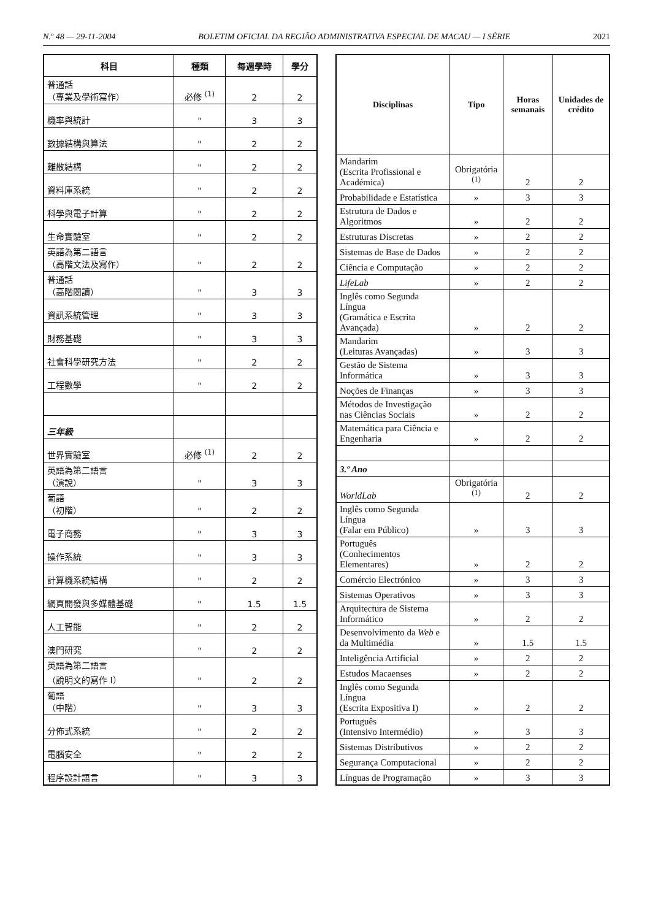N.º 48 — 29-11-2004 BOLETIM OFICIAL DA REGIÃO ADMINISTRATIVA ESPECIAL DE MACAU — I SÉRIE 2021
| 科目 | 種類 | 每週學時 | 學分 |
| --- | --- | --- | --- |
| 普通話 （專業及學術寫作） | 必修 <sup>(1)</sup> | 2 | 2 |
| 機率與統計 | " | 3 | 3 |
| 數據結構與算法 | " | 2 | 2 |
| 離散結構 | " | 2 | 2 |
| 資料庫系統 | " | 2 | 2 |
| 科學與電子計算 | " | 2 | 2 |
| 生命實驗室 | " | 2 | 2 |
| 英語為第二語言 （高階文法及寫作） | " | 2 | 2 |
| 普通話 （高階閱讀） | " | 3 | 3 |
| 資訊系統管理 | " | 3 | 3 |
| 財務基礎 | " | 3 | 3 |
| 社會科學研究方法 | " | 2 | 2 |
| 工程數學 | " | 2 | 2 |
| 三年級 | | | |
| 世界實驗室 | 必修 <sup>(1)</sup> | 2 | 2 |
| 英語為第二語言 （演說） | " | 3 | 3 |
| 葡語 （初階） | " | 2 | 2 |
| 電子商務 | " | 3 | 3 |
| 操作系統 | " | 3 | 3 |
| 計算機系統結構 | " | 2 | 2 |
| 網頁開發與多媒體基礎 | " | 1.5 | 1.5 |
| 人工智能 | " | 2 | 2 |
| 澳門研究 | " | 2 | 2 |
| 英語為第二語言 （說明文的寫作 I） | " | 2 | 2 |
| 葡語 （中階） | " | 3 | 3 |
| 分佈式系統 | " | 2 | 2 |
| 電腦安全 | " | 2 | 2 |
| 程序設計語言 | " | 3 | 3 |
| Disciplinas | Tipo | Horas semanais | Unidades de crédito |
| --- | --- | --- | --- |
| Mandarim (Escrita Profissional e Académica) | Obrigatória <sup>(1)</sup> | 2 | 2 |
| Probabilidade e Estatística | » | 3 | 3 |
| Estrutura de Dados e Algoritmos | » | 2 | 2 |
| Estruturas Discretas | » | 2 | 2 |
| Sistemas de Base de Dados | » | 2 | 2 |
| Ciência e Computação | » | 2 | 2 |
| LifeLab | » | 2 | 2 |
| Inglês como Segunda Língua (Gramática e Escrita Avançada) | » | 2 | 2 |
| Mandarim (Leituras Avançadas) | » | 3 | 3 |
| Gestão de Sistema Informática | » | 3 | 3 |
| Noções de Finanças | » | 3 | 3 |
| Métodos de Investigação nas Ciências Sociais | » | 2 | 2 |
| Matemática para Ciência e Engenharia | » | 2 | 2 |
| 3.º Ano | | | |
| WorldLab | Obrigatória <sup>(1)</sup> | 2 | 2 |
| Inglês como Segunda Língua (Falar em Público) | » | 3 | 3 |
| Português (Conhecimentos Elementares) | » | 2 | 2 |
| Comércio Electrónico | » | 3 | 3 |
| Sistemas Operativos | » | 3 | 3 |
| Arquitectura de Sistema Informático | » | 2 | 2 |
| Desenvolvimento da Web e da Multimédia | » | 1.5 | 1.5 |
| Inteligência Artificial | » | 2 | 2 |
| Estudos Macaenses | » | 2 | 2 |
| Inglês como Segunda Língua (Escrita Expositiva I) | » | 2 | 2 |
| Português (Intensivo Intermédio) | » | 3 | 3 |
| Sistemas Distributivos | » | 2 | 2 |
| Segurança Computacional | » | 2 | 2 |
| Línguas de Programação | » | 3 | 3 |